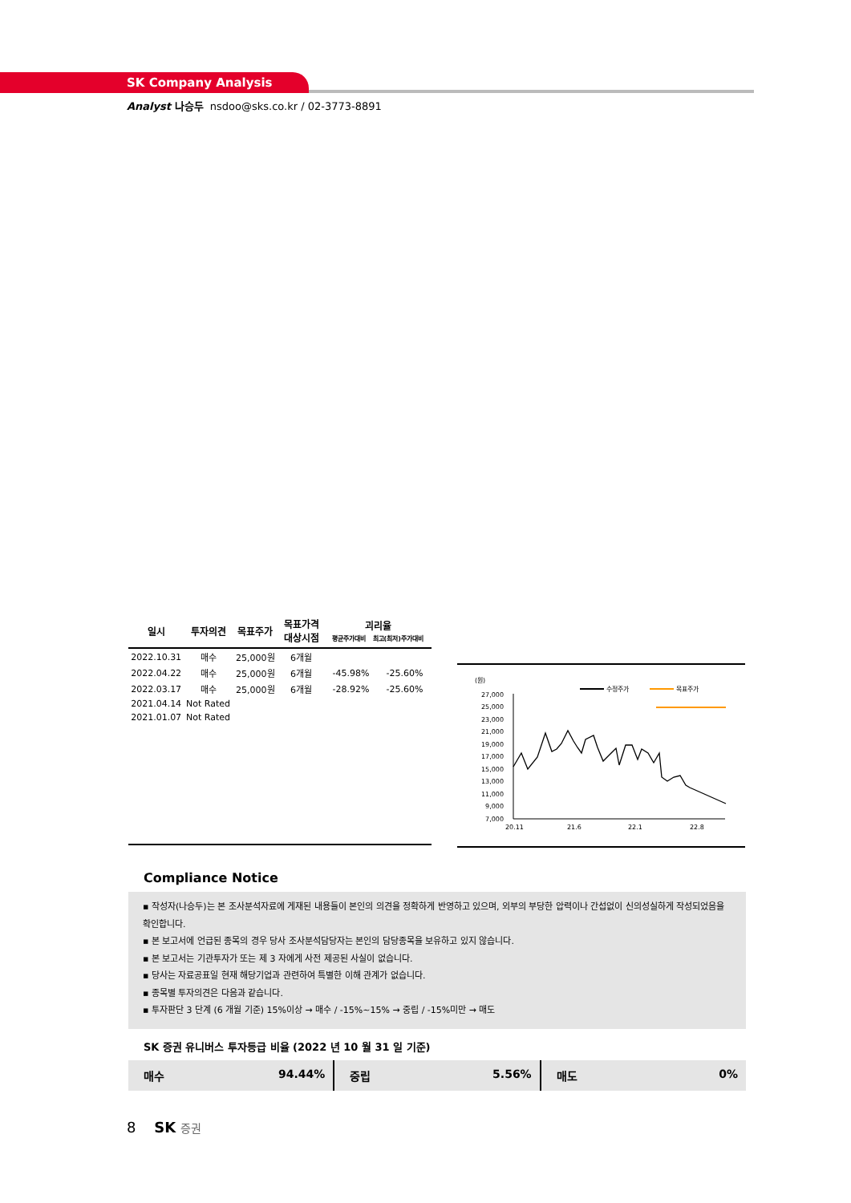SK Company Analysis
Analyst 나승두 nsdoo@sks.co.kr / 02-3773-8891
| 일시 | 투자의견 | 목표주가 | 목표가격 대상시점 | 괴리율 평균주가대비 최고(최저)주가대비 | |
| --- | --- | --- | --- | --- | --- |
| 2022.10.31 | 매수 | 25,000원 | 6개월 | | |
| 2022.04.22 | 매수 | 25,000원 | 6개월 | -45.98% | -25.60% |
| 2022.03.17 | 매수 | 25,000원 | 6개월 | -28.92% | -25.60% |
| 2021.04.14 | Not Rated | | | | |
| 2021.01.07 | Not Rated | | | | |
(원)
수정주가
목표주가
27,000
25,000
23,000
21,000
19,000
17,000
15,000
13,000
11,000
9,000
7,000
20.11
21.6
22.1
22.8
Compliance Notice
▪ 작성자(나승두)는 본 조사분석자료에 게재된 내용들이 본인의 의견을 정확하게 반영하고 있으며, 외부의 부당한 압력이나 간섭없이 신의성실하게 작성되었음을 확인합니다.
▪ 본 보고서에 언급된 종목의 경우 당사 조사분석담당자는 본인의 담당종목을 보유하고 있지 않습니다.
▪ 본 보고서는 기관투자가 또는 제 3 자에게 사전 제공된 사실이 없습니다.
▪ 당사는 자료공표일 현재 해당기업과 관련하여 특별한 이해 관계가 없습니다.
▪ 종목별 투자의견은 다음과 같습니다.
▪ 투자판단 3 단계 (6 개월 기준) 15%이상 → 매수 / -15%~15% → 중립 / -15%미만 → 매도
SK 증권 유니버스 투자등급 비율 (2022 년 10 월 31 일 기준)
매수 94.44% 중립 5.56% 매도 0%
8 SK 증권